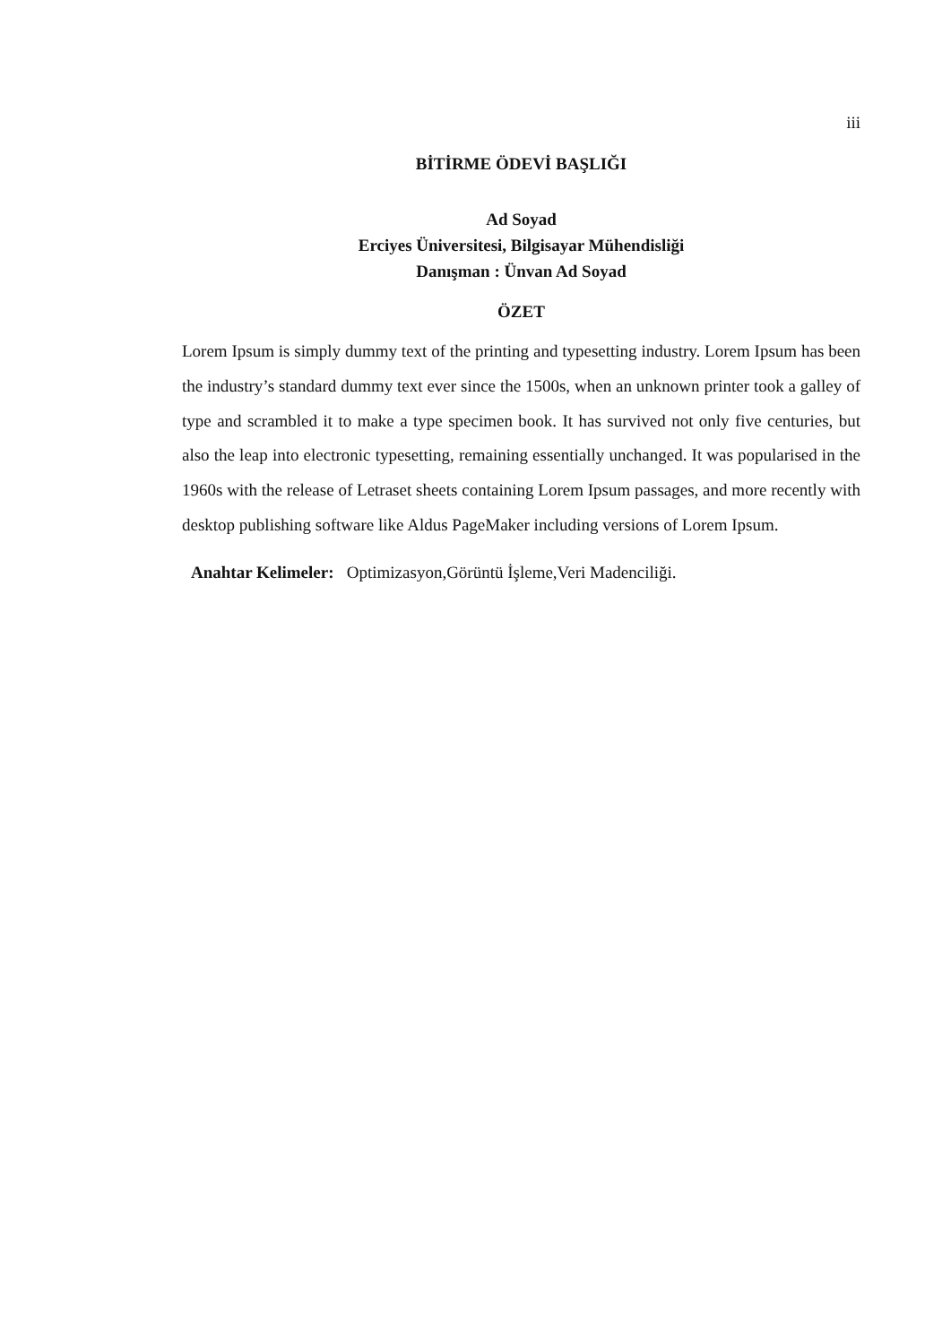iii
BİTİRME ÖDEVİ BAŞLIĞI
Ad Soyad
Erciyes Üniversitesi, Bilgisayar Mühendisliği
Danışman : Ünvan Ad Soyad
ÖZET
Lorem Ipsum is simply dummy text of the printing and typesetting industry. Lorem Ipsum has been the industry’s standard dummy text ever since the 1500s, when an unknown printer took a galley of type and scrambled it to make a type specimen book. It has survived not only five centuries, but also the leap into electronic typesetting, remaining essentially unchanged. It was popularised in the 1960s with the release of Letraset sheets containing Lorem Ipsum passages, and more recently with desktop publishing software like Aldus PageMaker including versions of Lorem Ipsum.
Anahtar Kelimeler: Optimizasyon,Görüntü İşleme,Veri Madenciliği.